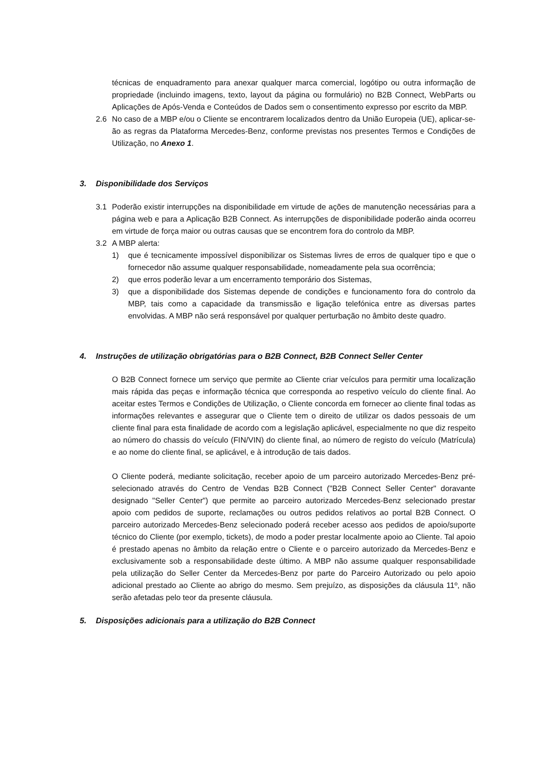técnicas de enquadramento para anexar qualquer marca comercial, logótipo ou outra informação de propriedade (incluindo imagens, texto, layout da página ou formulário) no B2B Connect, WebParts ou Aplicações de Após-Venda e Conteúdos de Dados sem o consentimento expresso por escrito da MBP.
2.6 No caso de a MBP e/ou o Cliente se encontrarem localizados dentro da União Europeia (UE), aplicar-se-ão as regras da Plataforma Mercedes-Benz, conforme previstas nos presentes Termos e Condições de Utilização, no Anexo 1.
3. Disponibilidade dos Serviços
3.1 Poderão existir interrupções na disponibilidade em virtude de ações de manutenção necessárias para a página web e para a Aplicação B2B Connect. As interrupções de disponibilidade poderão ainda ocorreu em virtude de força maior ou outras causas que se encontrem fora do controlo da MBP.
3.2 A MBP alerta:
1) que é tecnicamente impossível disponibilizar os Sistemas livres de erros de qualquer tipo e que o fornecedor não assume qualquer responsabilidade, nomeadamente pela sua ocorrência;
2) que erros poderão levar a um encerramento temporário dos Sistemas,
3) que a disponibilidade dos Sistemas depende de condições e funcionamento fora do controlo da MBP, tais como a capacidade da transmissão e ligação telefónica entre as diversas partes envolvidas. A MBP não será responsável por qualquer perturbação no âmbito deste quadro.
4. Instruções de utilização obrigatórias para o B2B Connect, B2B Connect Seller Center
O B2B Connect fornece um serviço que permite ao Cliente criar veículos para permitir uma localização mais rápida das peças e informação técnica que corresponda ao respetivo veículo do cliente final. Ao aceitar estes Termos e Condições de Utilização, o Cliente concorda em fornecer ao cliente final todas as informações relevantes e assegurar que o Cliente tem o direito de utilizar os dados pessoais de um cliente final para esta finalidade de acordo com a legislação aplicável, especialmente no que diz respeito ao número do chassis do veículo (FIN/VIN) do cliente final, ao número de registo do veículo (Matrícula) e ao nome do cliente final, se aplicável, e à introdução de tais dados.
O Cliente poderá, mediante solicitação, receber apoio de um parceiro autorizado Mercedes-Benz pré-selecionado através do Centro de Vendas B2B Connect ("B2B Connect Seller Center" doravante designado "Seller Center") que permite ao parceiro autorizado Mercedes-Benz selecionado prestar apoio com pedidos de suporte, reclamações ou outros pedidos relativos ao portal B2B Connect. O parceiro autorizado Mercedes-Benz selecionado poderá receber acesso aos pedidos de apoio/suporte técnico do Cliente (por exemplo, tickets), de modo a poder prestar localmente apoio ao Cliente. Tal apoio é prestado apenas no âmbito da relação entre o Cliente e o parceiro autorizado da Mercedes-Benz e exclusivamente sob a responsabilidade deste último. A MBP não assume qualquer responsabilidade pela utilização do Seller Center da Mercedes-Benz por parte do Parceiro Autorizado ou pelo apoio adicional prestado ao Cliente ao abrigo do mesmo. Sem prejuízo, as disposições da cláusula 11º, não serão afetadas pelo teor da presente cláusula.
5. Disposições adicionais para a utilização do B2B Connect